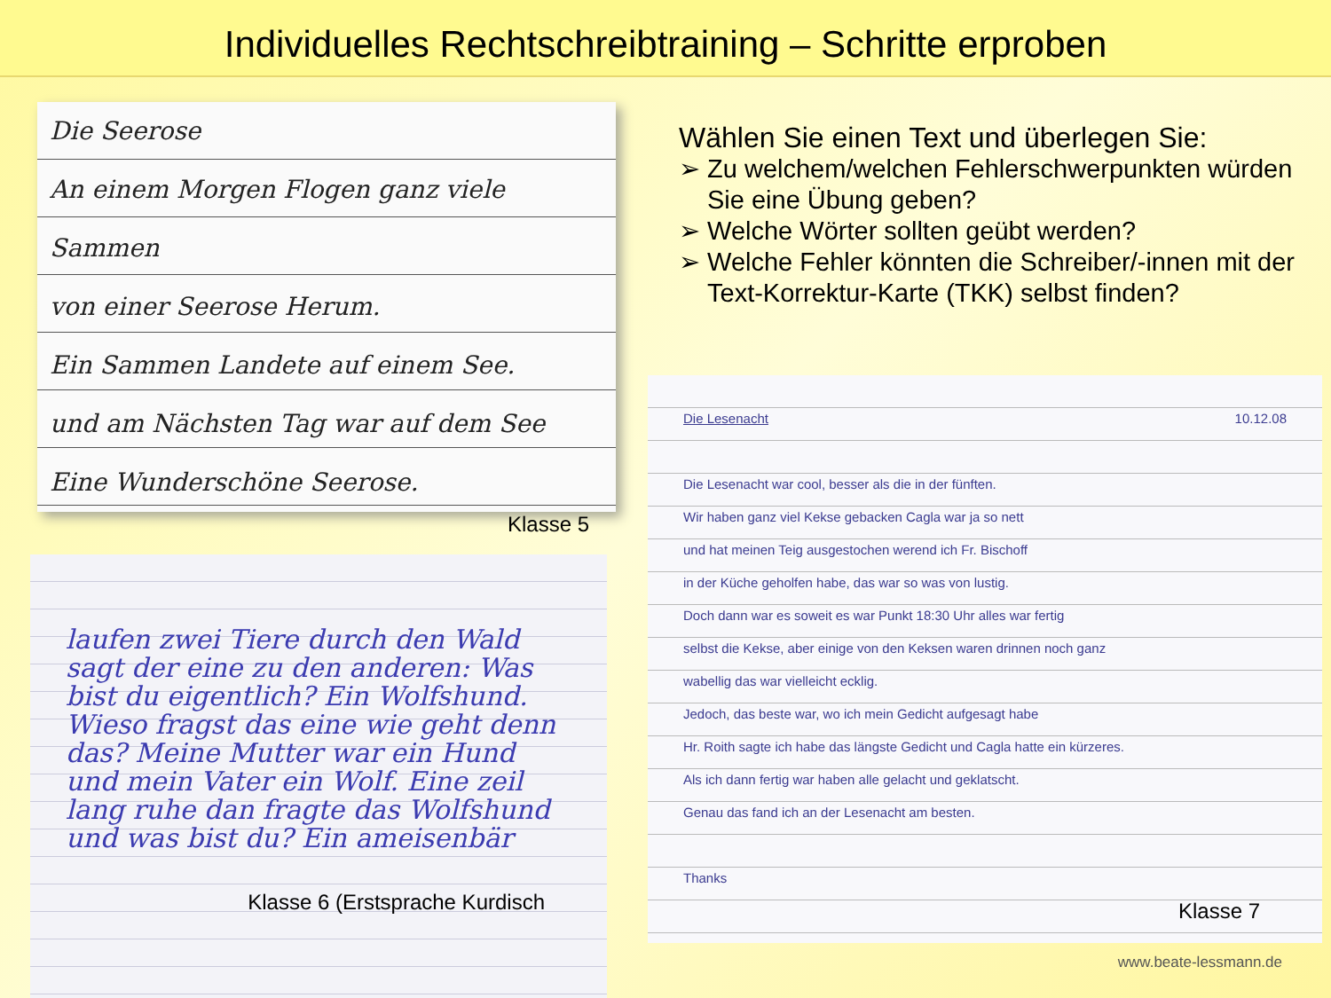Individuelles Rechtschreibtraining – Schritte erproben
Die Seerose
An einem Morgen Flogen ganz viele Sammen
von einer Seerose Herum.
Ein Sammen Landete auf einem See.
und am Nächsten Tag war auf dem See
Eine Wunderschöne Seerose.
Klasse 5
laufen zwei Tiere durch den Wald sagt der eine zu den anderen: Was bist du eigentlich? Ein Wolfshund. Wieso fragst das eine wie geht denn das? Meine Mutter war ein Hund und mein Vater ein Wolf. Eine zeil lang ruhe dan fragte das Wolfshund und was bist du? Ein ameisenbär
Klasse 6 (Erstsprache Kurdisch
Wählen Sie einen Text und überlegen Sie:
➢ Zu welchem/welchen Fehlerschwerpunkten würden Sie eine Übung geben?
➢ Welche Wörter sollten geübt werden?
➢ Welche Fehler könnten die Schreiber/-innen mit der Text-Korrektur-Karte (TKK) selbst finden?
Die Lesenacht 10.12.08
Die Lesenacht war cool, besser als die in der fünften.
Wir haben ganz viel Kekse gebacken Cagla war ja so nett
und hat meinen Teig ausgestochen werend ich Fr. Bischoff
in der Küche geholfen habe, das war so was von lustig.
Doch dann war es soweit es war Punkt 18:30 Uhr alles war fertig
selbst die Kekse, aber einige von den Keksen waren drinnen noch ganz
wabellig das war vielleicht ecklig.
Jedoch, das beste war, wo ich mein Gedicht aufgesagt habe
Hr. Roith sagte ich habe das längste Gedicht und Cagla hatte ein kürzeres.
Als ich dann fertig war haben alle gelacht und geklatscht.
Genau das fand ich an der Lesenacht am besten.
Thanks
Klasse 7
www.beate-lessmann.de